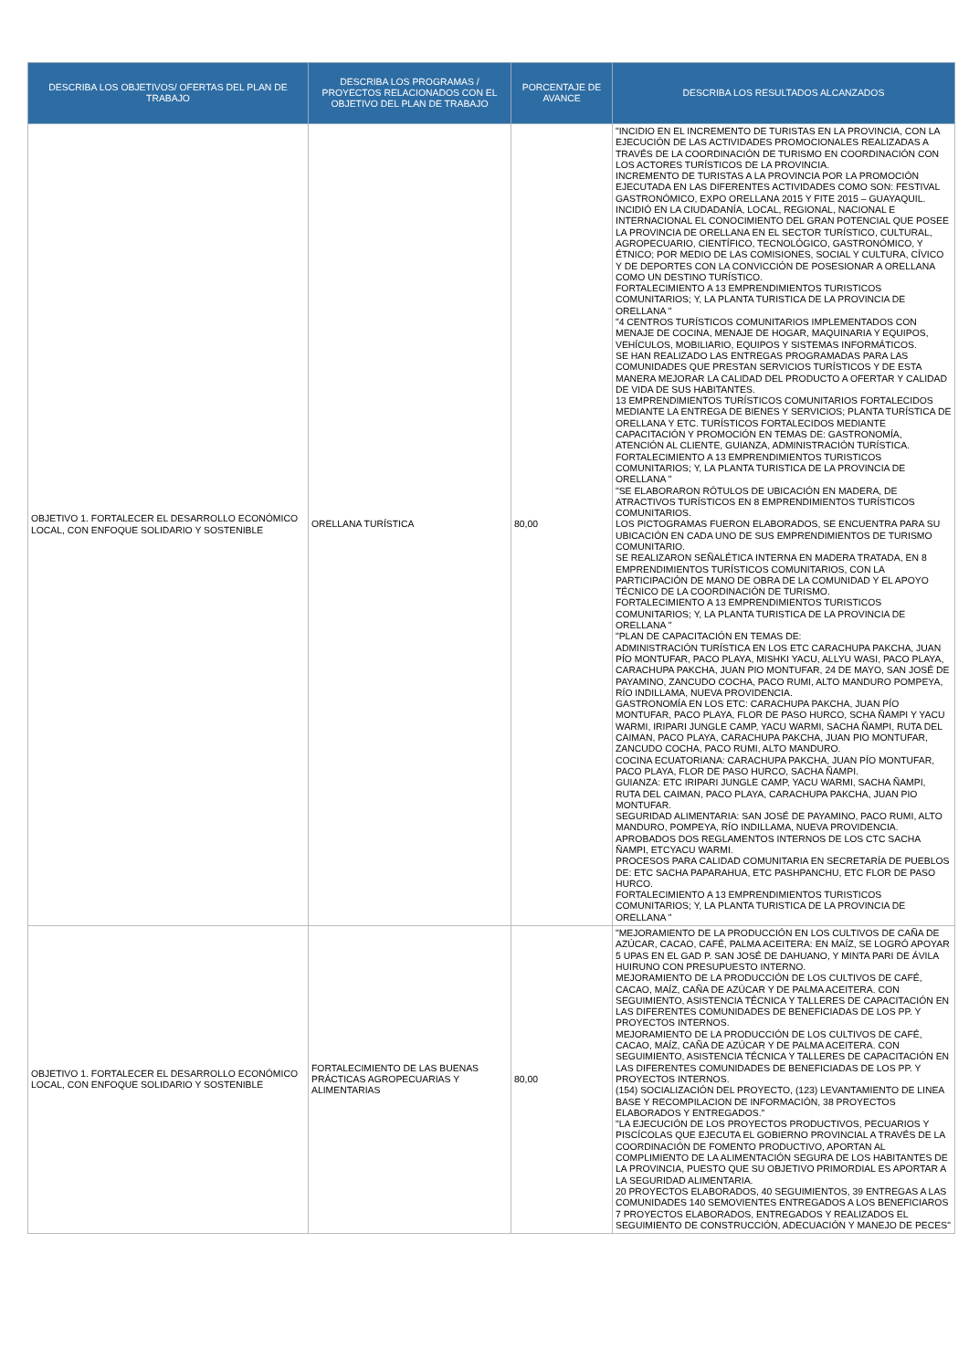| DESCRIBA LOS OBJETIVOS/ OFERTAS DEL PLAN DE TRABAJO | DESCRIBA LOS PROGRAMAS / PROYECTOS RELACIONADOS CON EL OBJETIVO DEL PLAN DE TRABAJO | PORCENTAJE DE AVANCE | DESCRIBA LOS RESULTADOS ALCANZADOS |
| --- | --- | --- | --- |
| OBJETIVO 1. FORTALECER EL DESARROLLO ECONÓMICO LOCAL, CON ENFOQUE SOLIDARIO Y SOSTENIBLE | ORELLANA TURÍSTICA | 80,00 | "INCIDIO EN EL INCREMENTO DE TURISTAS EN LA PROVINCIA, CON LA EJECUCIÓN DE LAS ACTIVIDADES PROMOCIONALES REALIZADAS A TRAVÉS DE LA COORDINACIÓN DE TURISMO EN COORDINACIÓN CON LOS ACTORES TURÍSTICOS DE LA PROVINCIA. INCREMENTO DE TURISTAS A LA PROVINCIA POR LA PROMOCIÓN EJECUTADA EN LAS DIFERENTES ACTIVIDADES COMO SON: FESTIVAL GASTRONÓMICO, EXPO ORELLANA 2015 Y FITE 2015 – GUAYAQUIL. INCIDIÓ EN LA CIUDADANÍA, LOCAL, REGIONAL, NACIONAL E INTERNACIONAL EL CONOCIMIENTO DEL GRAN POTENCIAL QUE POSEE LA PROVINCIA DE ORELLANA EN EL SECTOR TURÍSTICO, CULTURAL, AGROPECUARIO, CIENTÍFICO, TECNOLÓGICO, GASTRONÓMICO, Y ÉTNICO; POR MEDIO DE LAS COMISIONES, SOCIAL Y CULTURA, CÍVICO Y DE DEPORTES CON LA CONVICCIÓN DE POSESIONAR A ORELLANA COMO UN DESTINO TURÍSTICO. FORTALECIMIENTO A 13 EMPRENDIMIENTOS TURISTICOS COMUNITARIOS; Y, LA PLANTA TURISTICA DE LA PROVINCIA DE ORELLANA " "4 CENTROS TURÍSTICOS COMUNITARIOS IMPLEMENTADOS CON MENAJE DE COCINA, MENAJE DE HOGAR, MAQUINARIA Y EQUIPOS, VEHÍCULOS, MOBILIARIO, EQUIPOS Y SISTEMAS INFORMÁTICOS. SE HAN REALIZADO LAS ENTREGAS PROGRAMADAS PARA LAS COMUNIDADES QUE PRESTAN SERVICIOS TURÍSTICOS Y DE ESTA MANERA MEJORAR LA CALIDAD DEL PRODUCTO A OFERTAR Y CALIDAD DE VIDA DE SUS HABITANTES. 13 EMPRENDIMIENTOS TURÍSTICOS COMUNITARIOS FORTALECIDOS MEDIANTE LA ENTREGA DE BIENES Y SERVICIOS; PLANTA TURÍSTICA DE ORELLANA Y ETC. TURÍSTICOS FORTALECIDOS MEDIANTE CAPACITACIÓN Y PROMOCIÓN EN TEMAS DE: GASTRONOMÍA, ATENCIÓN AL CLIENTE, GUIANZA, ADMINISTRACIÓN TURÍSTICA. FORTALECIMIENTO A 13 EMPRENDIMIENTOS TURISTICOS COMUNITARIOS; Y, LA PLANTA TURISTICA DE LA PROVINCIA DE ORELLANA " "SE ELABORARON RÓTULOS DE UBICACIÓN EN MADERA, DE ATRACTIVOS TURÍSTICOS EN 8 EMPRENDIMIENTOS TURÍSTICOS COMUNITARIOS. LOS PICTOGRAMAS FUERON ELABORADOS, SE ENCUENTRA PARA SU UBICACIÓN EN CADA UNO DE SUS EMPRENDIMIENTOS DE TURISMO COMUNITARIO. SE REALIZARON SEÑALÉTICA INTERNA EN MADERA TRATADA, EN 8 EMPRENDIMIENTOS TURÍSTICOS COMUNITARIOS, CON LA PARTICIPACIÓN DE MANO DE OBRA DE LA COMUNIDAD Y EL APOYO TÉCNICO DE LA COORDINACIÓN DE TURISMO. FORTALECIMIENTO A 13 EMPRENDIMIENTOS TURISTICOS COMUNITARIOS; Y, LA PLANTA TURISTICA DE LA PROVINCIA DE ORELLANA " "PLAN DE CAPACITACIÓN EN TEMAS DE: ADMINISTRACIÓN TURÍSTICA EN LOS ETC CARACHUPA PAKCHA, JUAN PÍO MONTUFAR, PACO PLAYA, MISHKI YACU, ALLYU WASI, PACO PLAYA, CARACHUPA PAKCHA, JUAN PIO MONTUFAR, 24 DE MAYO, SAN JOSÉ DE PAYAMINO, ZANCUDO COCHA, PACO RUMI, ALTO MANDURO POMPEYA, RÍO INDILLAMA, NUEVA PROVIDENCIA. GASTRONOMÍA EN LOS ETC: CARACHUPA PAKCHA, JUAN PÍO MONTUFAR, PACO PLAYA, FLOR DE PASO HURCO, SCHA ÑAMPI Y YACU WARMI, IRIPARI JUNGLE CAMP, YACU WARMI, SACHA ÑAMPI, RUTA DEL CAIMAN, PACO PLAYA, CARACHUPA PAKCHA, JUAN PIO MONTUFAR, ZANCUDO COCHA, PACO RUMI, ALTO MANDURO. COCINA ECUATORIANA: CARACHUPA PAKCHA, JUAN PÍO MONTUFAR, PACO PLAYA, FLOR DE PASO HURCO, SACHA ÑAMPI. GUIANZA: ETC IRIPARI JUNGLE CAMP, YACU WARMI, SACHA ÑAMPI, RUTA DEL CAIMAN, PACO PLAYA, CARACHUPA PAKCHA, JUAN PIO MONTUFAR. SEGURIDAD ALIMENTARIA: SAN JOSÉ DE PAYAMINO, PACO RUMI, ALTO MANDURO, POMPEYA, RÍO INDILLAMA, NUEVA PROVIDENCIA. APROBADOS DOS REGLAMENTOS INTERNOS DE LOS CTC SACHA ÑAMPI, ETCYACU WARMI. PROCESOS PARA CALIDAD COMUNITARIA EN SECRETARÍA DE PUEBLOS DE: ETC SACHA PAPARAHUA, ETC PASHPANCHU, ETC FLOR DE PASO HURCO. FORTALECIMIENTO A 13 EMPRENDIMIENTOS TURISTICOS COMUNITARIOS; Y, LA PLANTA TURISTICA DE LA PROVINCIA DE ORELLANA " |
| OBJETIVO 1. FORTALECER EL DESARROLLO ECONÓMICO LOCAL, CON ENFOQUE SOLIDARIO Y SOSTENIBLE | FORTALECIMIENTO DE LAS BUENAS PRÁCTICAS AGROPECUARIAS Y ALIMENTARIAS | 80,00 | "MEJORAMIENTO DE LA PRODUCCIÓN EN LOS CULTIVOS DE CAÑA DE AZÚCAR, CACAO, CAFÉ, PALMA ACEITERA: EN MAÍZ, SE LOGRÓ APOYAR 5 UPAS EN EL GAD P. SAN JOSÉ DE DAHUANO, Y MINTA PARI DE ÁVILA HUIRUNO CON PRESUPUESTO INTERNO. MEJORAMIENTO DE LA PRODUCCIÓN DE LOS CULTIVOS DE CAFÉ, CACAO, MAÍZ, CAÑA DE AZÚCAR Y DE PALMA ACEITERA. CON SEGUIMIENTO, ASISTENCIA TÉCNICA Y TALLERES DE CAPACITACIÓN EN LAS DIFERENTES COMUNIDADES DE BENEFICIADAS DE LOS PP. Y PROYECTOS INTERNOS. MEJORAMIENTO DE LA PRODUCCIÓN DE LOS CULTIVOS DE CAFÉ, CACAO, MAÍZ, CAÑA DE AZÚCAR Y DE PALMA ACEITERA. CON SEGUIMIENTO, ASISTENCIA TÉCNICA Y TALLERES DE CAPACITACIÓN EN LAS DIFERENTES COMUNIDADES DE BENEFICIADAS DE LOS PP. Y PROYECTOS INTERNOS. (154) SOCIALIZACIÓN DEL PROYECTO, (123) LEVANTAMIENTO DE LINEA BASE Y RECOMPILACION DE INFORMACIÓN, 38 PROYECTOS ELABORADOS Y ENTREGADOS." "LA EJECUCIÓN DE LOS PROYECTOS PRODUCTIVOS, PECUARIOS Y PISCÍCOLAS QUE EJECUTA EL GOBIERNO PROVINCIAL A TRAVÉS DE LA COORDINACIÓN DE FOMENTO PRODUCTIVO, APORTAN AL COMPLIMIENTO DE LA ALIMENTACIÓN SEGURA DE LOS HABITANTES DE LA PROVINCIA, PUESTO QUE SU OBJETIVO PRIMORDIAL ES APORTAR A LA SEGURIDAD ALIMENTARIA. 20 PROYECTOS ELABORADOS, 40 SEGUIMIENTOS, 39 ENTREGAS A LAS COMUNIDADES 140 SEMOVIENTES ENTREGADOS A LOS BENEFICIAROS 7 PROYECTOS ELABORADOS, ENTREGADOS Y REALIZADOS EL SEGUIMIENTO DE CONSTRUCCIÓN, ADECUACIÓN Y MANEJO DE PECES" |